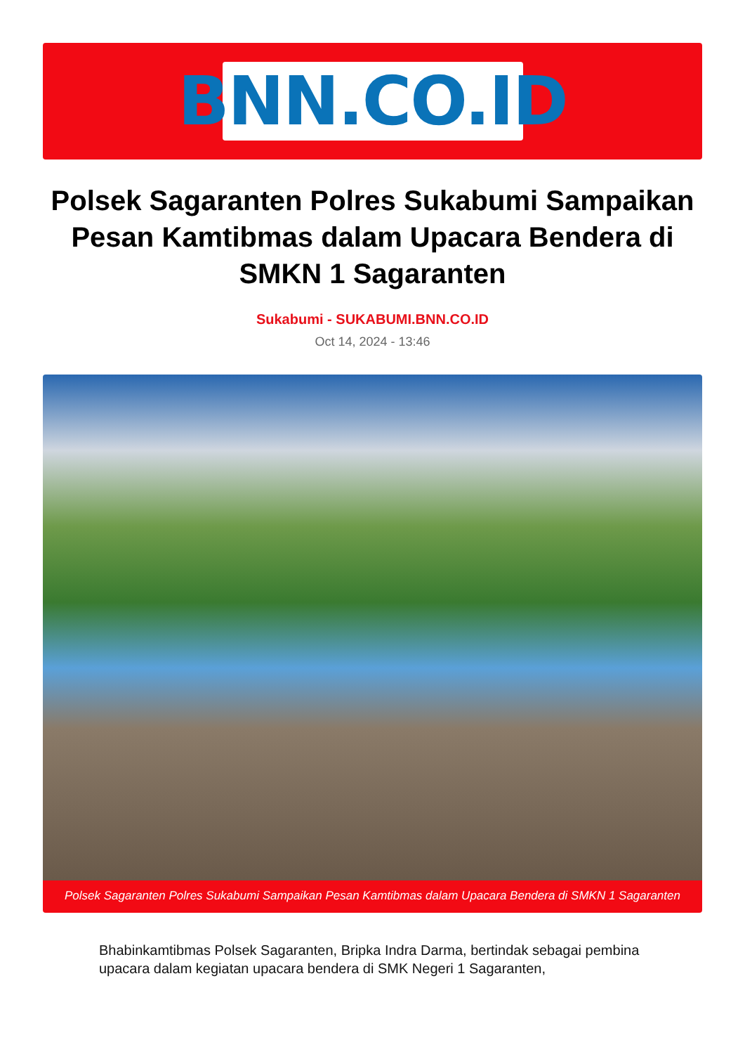BNN.CO.ID
Polsek Sagaranten Polres Sukabumi Sampaikan Pesan Kamtibmas dalam Upacara Bendera di SMKN 1 Sagaranten
Sukabumi - SUKABUMI.BNN.CO.ID
Oct 14, 2024 - 13:46
Polsek Sagaranten Polres Sukabumi Sampaikan Pesan Kamtibmas dalam Upacara Bendera di SMKN 1 Sagaranten
Bhabinkamtibmas Polsek Sagaranten, Bripka Indra Darma, bertindak sebagai pembina upacara dalam kegiatan upacara bendera di SMK Negeri 1 Sagaranten,